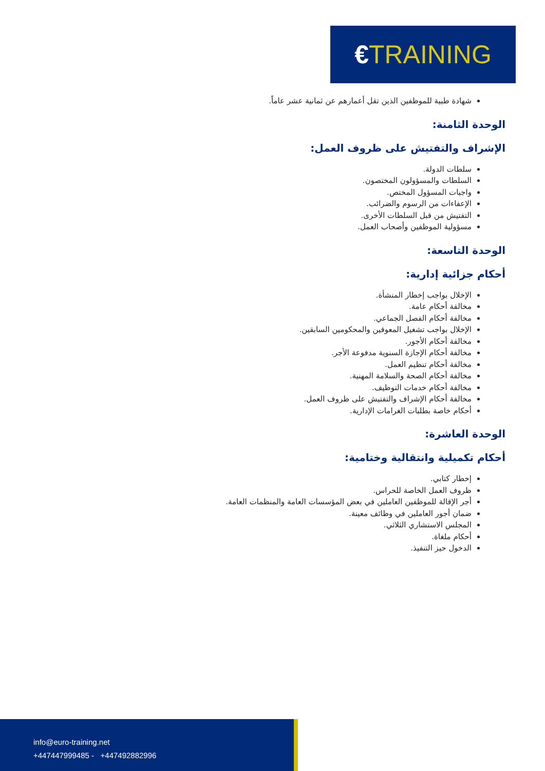€TRAINING
شهادة طبية للموظفين الذين تقل أعمارهم عن ثمانية عشر عاماً.
الوحدة الثامنة:
الإشراف والتفتيش على ظروف العمل:
سلطات الدولة.
السلطات والمسؤولون المختصون.
واجبات المسؤول المختص.
الإعفاءات من الرسوم والضرائب.
التفتيش من قبل السلطات الأخرى.
مسؤولية الموظفين وأصحاب العمل.
الوحدة التاسعة:
أحكام جزائية إدارية:
الإخلال بواجب إخطار المنشأة.
مخالفة أحكام عامة.
مخالفة أحكام الفصل الجماعي.
الإخلال بواجب تشغيل المعوقين والمحكومين السابقين.
مخالفة أحكام الأجور.
مخالفة أحكام الإجازة السنوية مدفوعة الأجر.
مخالفة أحكام تنظيم العمل.
مخالفة أحكام الصحة والسلامة المهنية.
مخالفة أحكام خدمات التوظيف.
مخالفة أحكام الإشراف والتفتيش على ظروف العمل.
أحكام خاصة بطلبات الغرامات الإدارية.
الوحدة العاشرة:
أحكام تكميلية وانتقالية وختامية:
إخطار كتابي.
ظروف العمل الخاصة للحراس.
أجر الإقالة للموظفين العاملين في بعض المؤسسات العامة والمنظمات العامة.
ضمان أجور العاملين في وظائف معينة.
المجلس الاستشاري الثلاثي.
أحكام ملغاة.
الدخول حيز التنفيذ.
info@euro-training.net
+447447999485 - +447492882996